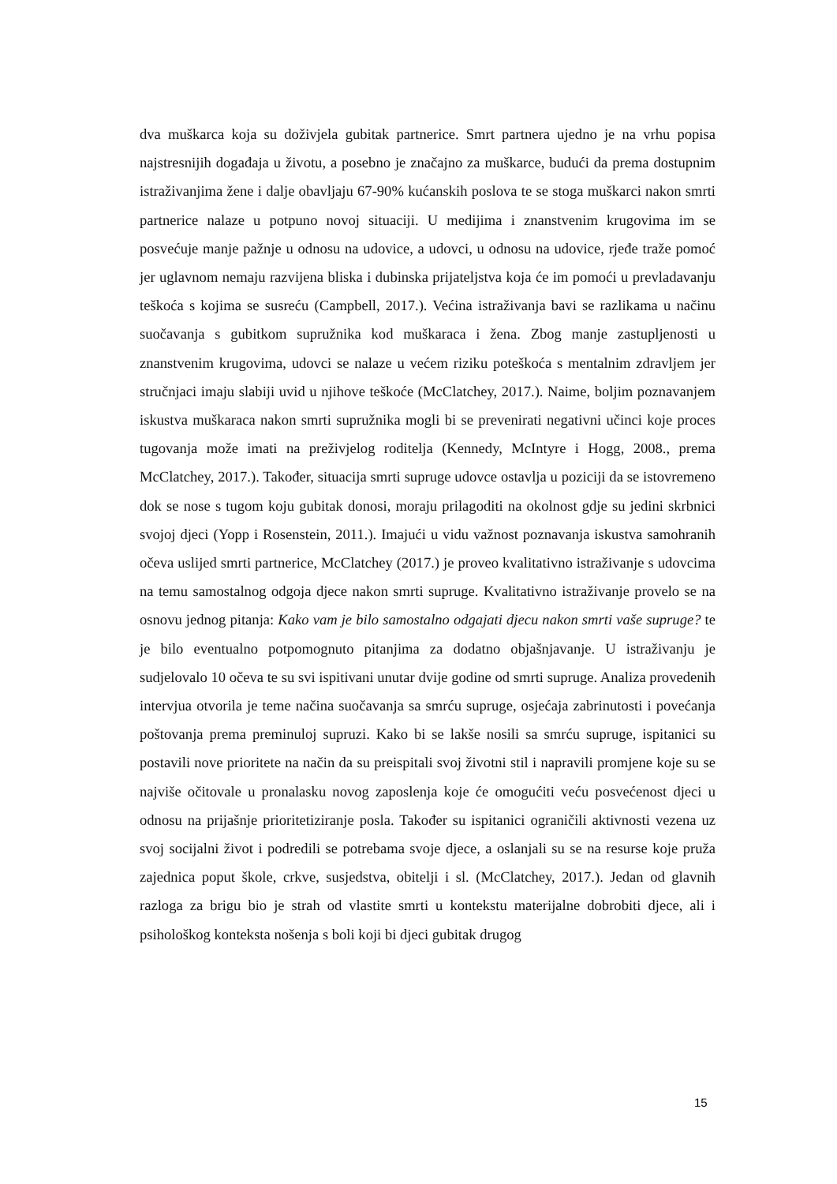dva muškarca koja su doživjela gubitak partnerice. Smrt partnera ujedno je na vrhu popisa najstresnijih događaja u životu, a posebno je značajno za muškarce, budući da prema dostupnim istraživanjima žene i dalje obavljaju 67-90% kućanskih poslova te se stoga muškarci nakon smrti partnerice nalaze u potpuno novoj situaciji. U medijima i znanstvenim krugovima im se posvećuje manje pažnje u odnosu na udovice, a udovci, u odnosu na udovice, rjeđe traže pomoć jer uglavnom nemaju razvijena bliska i dubinska prijateljstva koja će im pomoći u prevladavanju teškoća s kojima se susreću (Campbell, 2017.). Većina istraživanja bavi se razlikama u načinu suočavanja s gubitkom supružnika kod muškaraca i žena. Zbog manje zastupljenosti u znanstvenim krugovima, udovci se nalaze u većem riziku poteškoća s mentalnim zdravljem jer stručnjaci imaju slabiji uvid u njihove teškoće (McClatchey, 2017.). Naime, boljim poznavanjem iskustva muškaraca nakon smrti supružnika mogli bi se prevenirati negativni učinci koje proces tugovanja može imati na preživjelog roditelja (Kennedy, McIntyre i Hogg, 2008., prema McClatchey, 2017.). Također, situacija smrti supruge udovce ostavlja u poziciji da se istovremeno dok se nose s tugom koju gubitak donosi, moraju prilagoditi na okolnost gdje su jedini skrbnici svojoj djeci (Yopp i Rosenstein, 2011.). Imajući u vidu važnost poznavanja iskustva samohranih očeva uslijed smrti partnerice, McClatchey (2017.) je proveo kvalitativno istraživanje s udovcima na temu samostalnog odgoja djece nakon smrti supruge. Kvalitativno istraživanje provelo se na osnovu jednog pitanja: Kako vam je bilo samostalno odgajati djecu nakon smrti vaše supruge? te je bilo eventualno potpomognuto pitanjima za dodatno objašnjavanje. U istraživanju je sudjelovalo 10 očeva te su svi ispitivani unutar dvije godine od smrti supruge. Analiza provedenih intervjua otvorila je teme načina suočavanja sa smrću supruge, osjećaja zabrinutosti i povećanja poštovanja prema preminuloj supruzi. Kako bi se lakše nosili sa smrću supruge, ispitanici su postavili nove prioritete na način da su preispitali svoj životni stil i napravili promjene koje su se najviše očitovale u pronalasku novog zaposlenja koje će omogućiti veću posvećenost djeci u odnosu na prijašnje prioritetiziranje posla. Također su ispitanici ograničili aktivnosti vezena uz svoj socijalni život i podredili se potrebama svoje djece, a oslanjali su se na resurse koje pruža zajednica poput škole, crkve, susjedstva, obitelji i sl. (McClatchey, 2017.). Jedan od glavnih razloga za brigu bio je strah od vlastite smrti u kontekstu materijalne dobrobiti djece, ali i psihološkog konteksta nošenja s boli koji bi djeci gubitak drugog
15